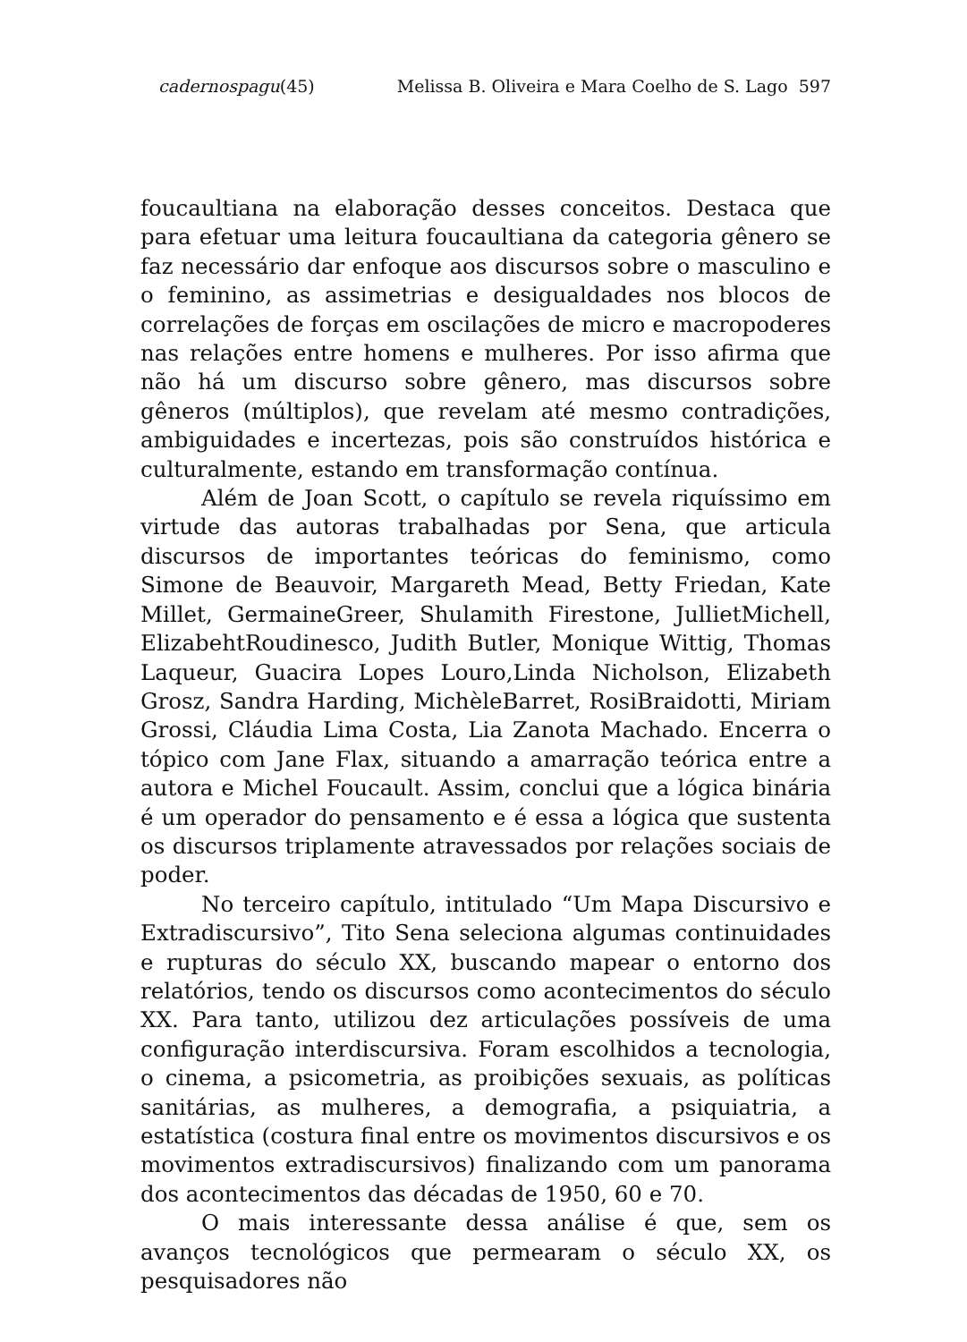cadernospagu(45) Melissa B. Oliveira e Mara Coelho de S. Lago 597
foucaultiana na elaboração desses conceitos. Destaca que para efetuar uma leitura foucaultiana da categoria gênero se faz necessário dar enfoque aos discursos sobre o masculino e o feminino, as assimetrias e desigualdades nos blocos de correlações de forças em oscilações de micro e macropoderes nas relações entre homens e mulheres. Por isso afirma que não há um discurso sobre gênero, mas discursos sobre gêneros (múltiplos), que revelam até mesmo contradições, ambiguidades e incertezas, pois são construídos histórica e culturalmente, estando em transformação contínua.
Além de Joan Scott, o capítulo se revela riquíssimo em virtude das autoras trabalhadas por Sena, que articula discursos de importantes teóricas do feminismo, como Simone de Beauvoir, Margareth Mead, Betty Friedan, Kate Millet, GermaineGreer, Shulamith Firestone, JullietMichell, ElizabehtRoudinesco, Judith Butler, Monique Wittig, Thomas Laqueur, Guacira Lopes Louro,Linda Nicholson, Elizabeth Grosz, Sandra Harding, MichèleBarret, RosiBraidotti, Miriam Grossi, Cláudia Lima Costa, Lia Zanota Machado. Encerra o tópico com Jane Flax, situando a amarração teórica entre a autora e Michel Foucault. Assim, conclui que a lógica binária é um operador do pensamento e é essa a lógica que sustenta os discursos triplamente atravessados por relações sociais de poder.
No terceiro capítulo, intitulado “Um Mapa Discursivo e Extradiscursivo”, Tito Sena seleciona algumas continuidades e rupturas do século XX, buscando mapear o entorno dos relatórios, tendo os discursos como acontecimentos do século XX. Para tanto, utilizou dez articulações possíveis de uma configuração interdiscursiva. Foram escolhidos a tecnologia, o cinema, a psicometria, as proibições sexuais, as políticas sanitárias, as mulheres, a demografia, a psiquiatria, a estatística (costura final entre os movimentos discursivos e os movimentos extradiscursivos) finalizando com um panorama dos acontecimentos das décadas de 1950, 60 e 70.
O mais interessante dessa análise é que, sem os avanços tecnológicos que permearam o século XX, os pesquisadores não